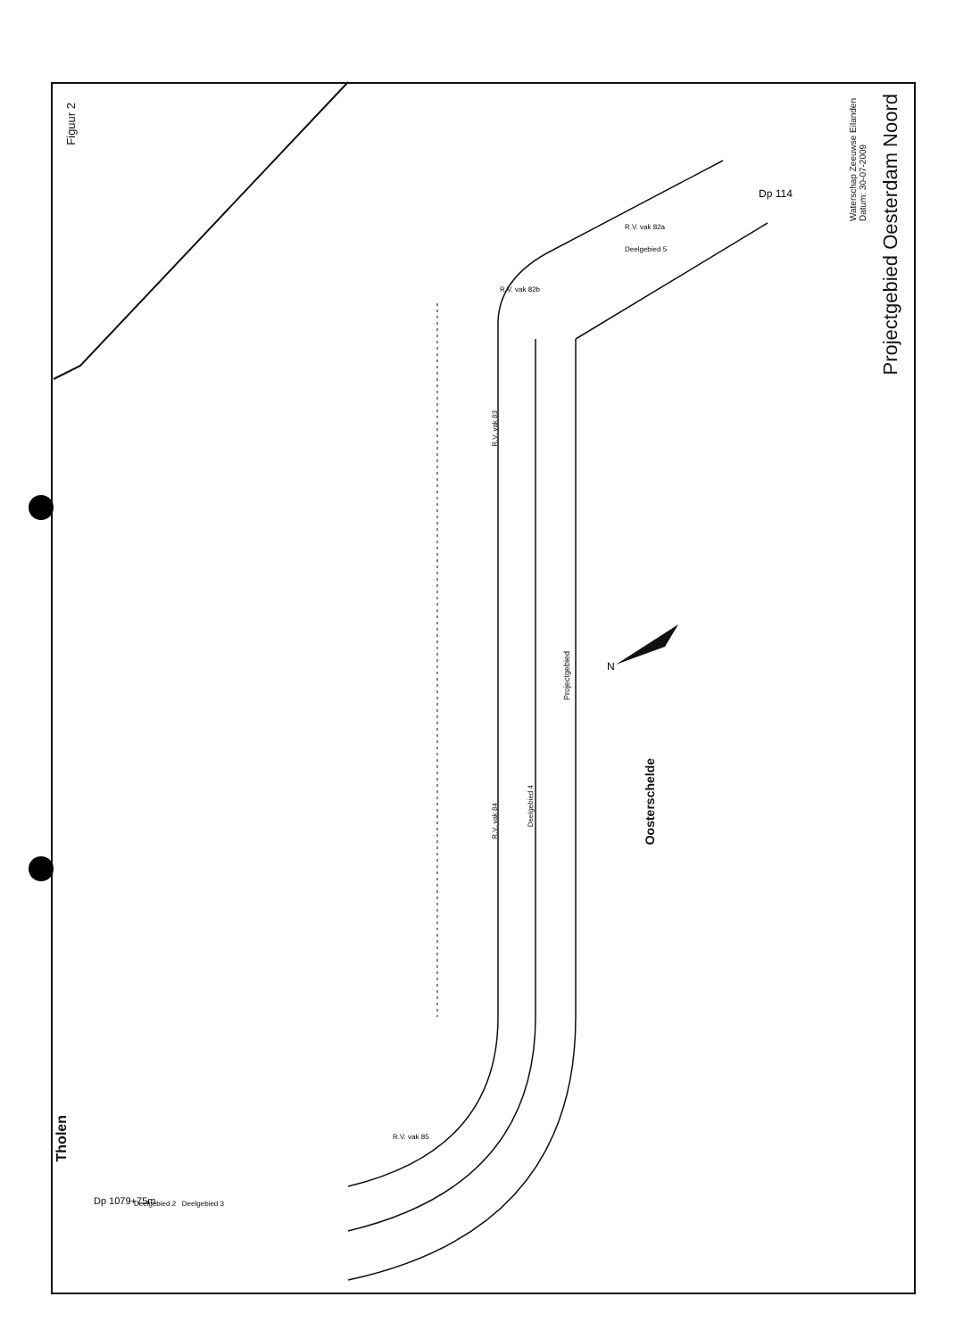Figuur 2
Projectgebied Oesterdam Noord
Waterschap Zeeuwse Eilanden
Datum: 30-07-2009
Oosterschelde
Projectgebied
R.V. vak 83
R.V. vak 84
Deelgebied 4
Tholen
N
R.V. vak 85
Deelgebied 2 Deelgebied 3
R.V. vak 82a
Deelgebied 5
R.V. vak 82b
Dp 114
Dp 1079+75m